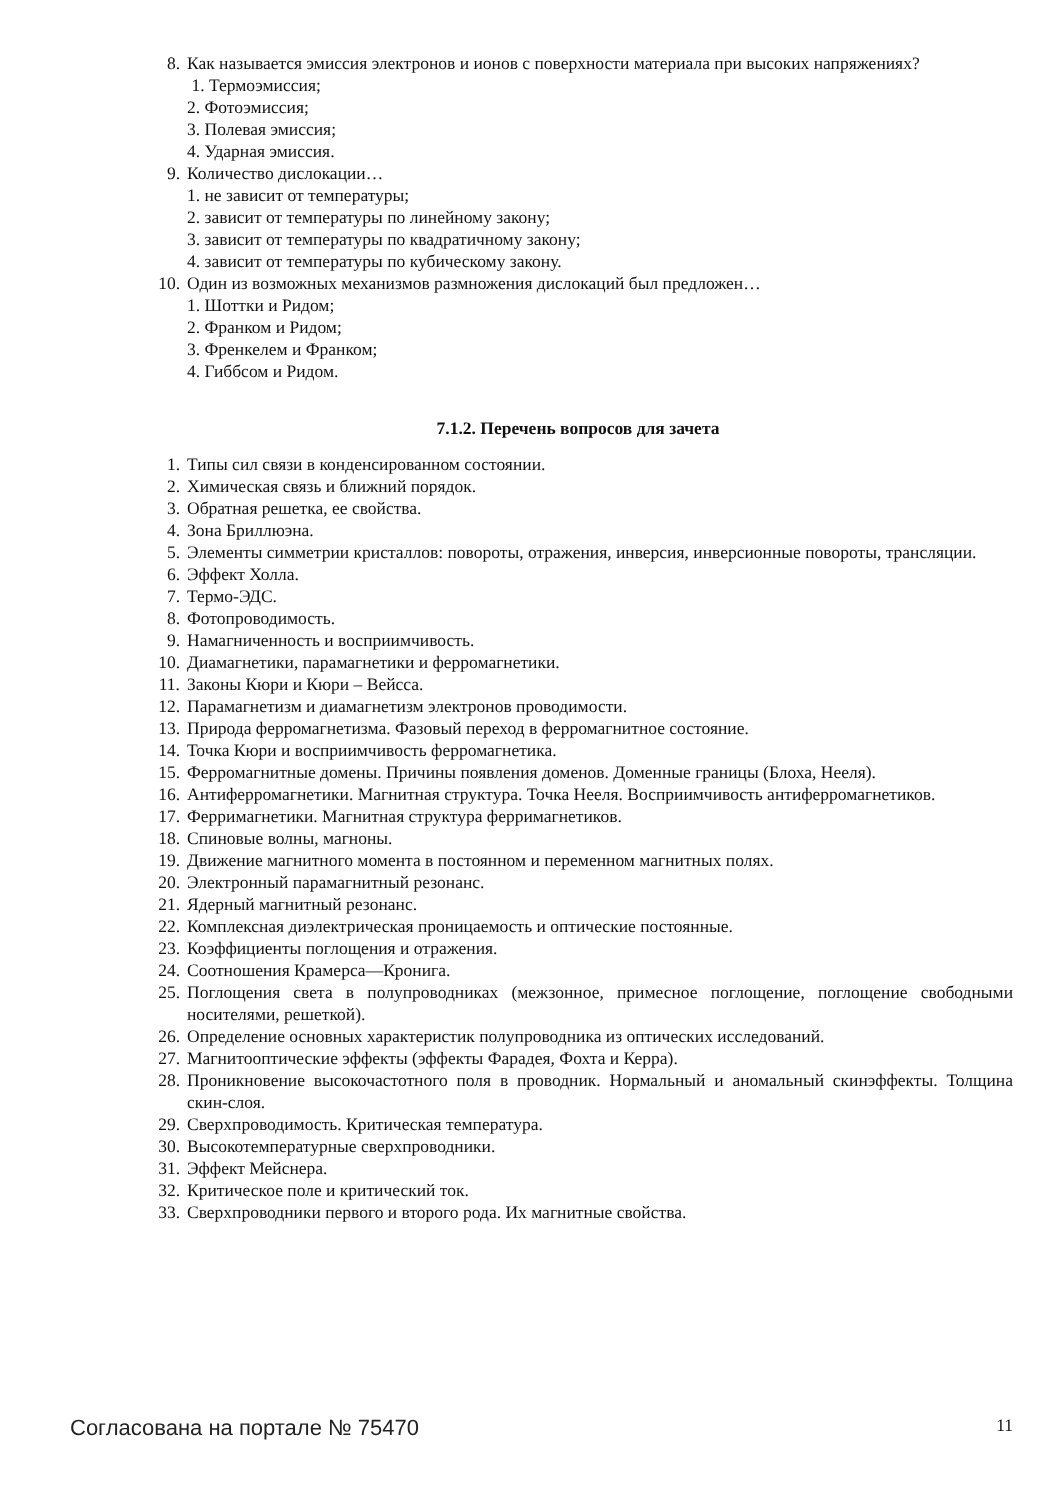8. Как называется эмиссия электронов и ионов с поверхности материала при высоких напряжениях?
1. Термоэмиссия;
2. Фотоэмиссия;
3. Полевая эмиссия;
4. Ударная эмиссия.
9. Количество дислокации…
1. не зависит от температуры;
2. зависит от температуры по линейному закону;
3. зависит от температуры по квадратичному закону;
4. зависит от температуры по кубическому закону.
10. Один из возможных механизмов размножения дислокаций был предложен…
1. Шоттки и Ридом;
2. Франком и Ридом;
3. Френкелем и Франком;
4. Гиббсом и Ридом.
7.1.2. Перечень вопросов для зачета
1. Типы сил связи в конденсированном состоянии.
2. Химическая связь и ближний порядок.
3. Обратная решетка, ее свойства.
4. Зона Бриллюэна.
5. Элементы симметрии кристаллов: повороты, отражения, инверсия, инверсионные повороты, трансляции.
6. Эффект Холла.
7. Термо-ЭДС.
8. Фотопроводимость.
9. Намагниченность и восприимчивость.
10. Диамагнетики, парамагнетики и ферромагнетики.
11. Законы Кюри и Кюри – Вейсса.
12. Парамагнетизм и диамагнетизм электронов проводимости.
13. Природа ферромагнетизма. Фазовый переход в ферромагнитное состояние.
14. Точка Кюри и восприимчивость ферромагнетика.
15. Ферромагнитные домены. Причины появления доменов. Доменные границы (Блоха, Нееля).
16. Антиферромагнетики. Магнитная структура. Точка Нееля. Восприимчивость антиферромагнетиков.
17. Ферримагнетики. Магнитная структура ферримагнетиков.
18. Спиновые волны, магноны.
19. Движение магнитного момента в постоянном и переменном магнитных полях.
20. Электронный парамагнитный резонанс.
21. Ядерный магнитный резонанс.
22. Комплексная диэлектрическая проницаемость и оптические постоянные.
23. Коэффициенты поглощения и отражения.
24. Соотношения Крамерса—Кронига.
25. Поглощения света в полупроводниках (межзонное, примесное поглощение, поглощение свободными носителями, решеткой).
26. Определение основных характеристик полупроводника из оптических исследований.
27. Магнитооптические эффекты (эффекты Фарадея, Фохта и Керра).
28. Проникновение высокочастотного поля в проводник. Нормальный и аномальный скинэффекты. Толщина скин-слоя.
29. Сверхпроводимость. Критическая температура.
30. Высокотемпературные сверхпроводники.
31. Эффект Мейснера.
32. Критическое поле и критический ток.
33. Сверхпроводники первого и второго рода. Их магнитные свойства.
Согласована на портале № 75470 11